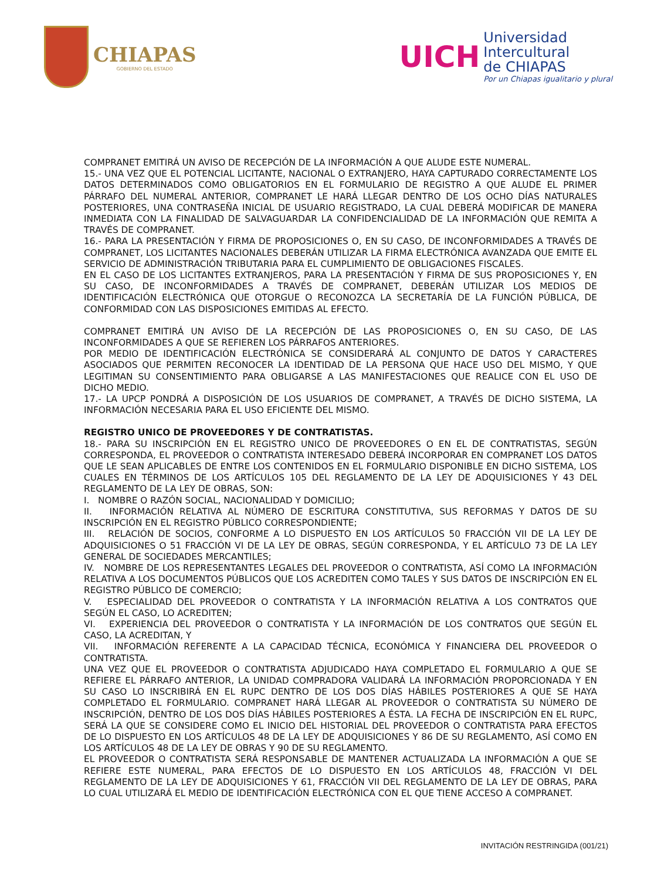CHIAPAS
GOBIERNO DEL ESTADO
UICH
Universidad
Intercultural
de CHIAPAS
Por un Chiapas igualitario y plural
COMPRANET EMITIRÁ UN AVISO DE RECEPCIÓN DE LA INFORMACIÓN A QUE ALUDE ESTE NUMERAL.
15.- UNA VEZ QUE EL POTENCIAL LICITANTE, NACIONAL O EXTRANJERO, HAYA CAPTURADO CORRECTAMENTE LOS DATOS DETERMINADOS COMO OBLIGATORIOS EN EL FORMULARIO DE REGISTRO A QUE ALUDE EL PRIMER PÁRRAFO DEL NUMERAL ANTERIOR, COMPRANET LE HARÁ LLEGAR DENTRO DE LOS OCHO DÍAS NATURALES POSTERIORES, UNA CONTRASEÑA INICIAL DE USUARIO REGISTRADO, LA CUAL DEBERÁ MODIFICAR DE MANERA INMEDIATA CON LA FINALIDAD DE SALVAGUARDAR LA CONFIDENCIALIDAD DE LA INFORMACIÓN QUE REMITA A TRAVÉS DE COMPRANET.
16.- PARA LA PRESENTACIÓN Y FIRMA DE PROPOSICIONES O, EN SU CASO, DE INCONFORMIDADES A TRAVÉS DE COMPRANET, LOS LICITANTES NACIONALES DEBERÁN UTILIZAR LA FIRMA ELECTRÓNICA AVANZADA QUE EMITE EL SERVICIO DE ADMINISTRACIÓN TRIBUTARIA PARA EL CUMPLIMIENTO DE OBLIGACIONES FISCALES.
EN EL CASO DE LOS LICITANTES EXTRANJEROS, PARA LA PRESENTACIÓN Y FIRMA DE SUS PROPOSICIONES Y, EN SU CASO, DE INCONFORMIDADES A TRAVÉS DE COMPRANET, DEBERÁN UTILIZAR LOS MEDIOS DE IDENTIFICACIÓN ELECTRÓNICA QUE OTORGUE O RECONOZCA LA SECRETARÍA DE LA FUNCIÓN PÚBLICA, DE CONFORMIDAD CON LAS DISPOSICIONES EMITIDAS AL EFECTO.
COMPRANET EMITIRÁ UN AVISO DE LA RECEPCIÓN DE LAS PROPOSICIONES O, EN SU CASO, DE LAS INCONFORMIDADES A QUE SE REFIEREN LOS PÁRRAFOS ANTERIORES.
POR MEDIO DE IDENTIFICACIÓN ELECTRÓNICA SE CONSIDERARÁ AL CONJUNTO DE DATOS Y CARACTERES ASOCIADOS QUE PERMITEN RECONOCER LA IDENTIDAD DE LA PERSONA QUE HACE USO DEL MISMO, Y QUE LEGITIMAN SU CONSENTIMIENTO PARA OBLIGARSE A LAS MANIFESTACIONES QUE REALICE CON EL USO DE DICHO MEDIO.
17.- LA UPCP PONDRÁ A DISPOSICIÓN DE LOS USUARIOS DE COMPRANET, A TRAVÉS DE DICHO SISTEMA, LA INFORMACIÓN NECESARIA PARA EL USO EFICIENTE DEL MISMO.
REGISTRO UNICO DE PROVEEDORES Y DE CONTRATISTAS.
18.- PARA SU INSCRIPCIÓN EN EL REGISTRO UNICO DE PROVEEDORES O EN EL DE CONTRATISTAS, SEGÚN CORRESPONDA, EL PROVEEDOR O CONTRATISTA INTERESADO DEBERÁ INCORPORAR EN COMPRANET LOS DATOS QUE LE SEAN APLICABLES DE ENTRE LOS CONTENIDOS EN EL FORMULARIO DISPONIBLE EN DICHO SISTEMA, LOS CUALES EN TÉRMINOS DE LOS ARTÍCULOS 105 DEL REGLAMENTO DE LA LEY DE ADQUISICIONES Y 43 DEL REGLAMENTO DE LA LEY DE OBRAS, SON:
I. NOMBRE O RAZÓN SOCIAL, NACIONALIDAD Y DOMICILIO;
II. INFORMACIÓN RELATIVA AL NÚMERO DE ESCRITURA CONSTITUTIVA, SUS REFORMAS Y DATOS DE SU INSCRIPCIÓN EN EL REGISTRO PÚBLICO CORRESPONDIENTE;
III. RELACIÓN DE SOCIOS, CONFORME A LO DISPUESTO EN LOS ARTÍCULOS 50 FRACCIÓN VII DE LA LEY DE ADQUISICIONES O 51 FRACCIÓN VI DE LA LEY DE OBRAS, SEGÚN CORRESPONDA, Y EL ARTÍCULO 73 DE LA LEY GENERAL DE SOCIEDADES MERCANTILES;
IV. NOMBRE DE LOS REPRESENTANTES LEGALES DEL PROVEEDOR O CONTRATISTA, ASÍ COMO LA INFORMACIÓN RELATIVA A LOS DOCUMENTOS PÚBLICOS QUE LOS ACREDITEN COMO TALES Y SUS DATOS DE INSCRIPCIÓN EN EL REGISTRO PÚBLICO DE COMERCIO;
V. ESPECIALIDAD DEL PROVEEDOR O CONTRATISTA Y LA INFORMACIÓN RELATIVA A LOS CONTRATOS QUE SEGÚN EL CASO, LO ACREDITEN;
VI. EXPERIENCIA DEL PROVEEDOR O CONTRATISTA Y LA INFORMACIÓN DE LOS CONTRATOS QUE SEGÚN EL CASO, LA ACREDITAN, Y
VII. INFORMACIÓN REFERENTE A LA CAPACIDAD TÉCNICA, ECONÓMICA Y FINANCIERA DEL PROVEEDOR O CONTRATISTA.
UNA VEZ QUE EL PROVEEDOR O CONTRATISTA ADJUDICADO HAYA COMPLETADO EL FORMULARIO A QUE SE REFIERE EL PÁRRAFO ANTERIOR, LA UNIDAD COMPRADORA VALIDARÁ LA INFORMACIÓN PROPORCIONADA Y EN SU CASO LO INSCRIBIRÁ EN EL RUPC DENTRO DE LOS DOS DÍAS HÁBILES POSTERIORES A QUE SE HAYA COMPLETADO EL FORMULARIO. COMPRANET HARÁ LLEGAR AL PROVEEDOR O CONTRATISTA SU NÚMERO DE INSCRIPCIÓN, DENTRO DE LOS DOS DÍAS HÁBILES POSTERIORES A ÉSTA. LA FECHA DE INSCRIPCIÓN EN EL RUPC, SERÁ LA QUE SE CONSIDERE COMO EL INICIO DEL HISTORIAL DEL PROVEEDOR O CONTRATISTA PARA EFECTOS DE LO DISPUESTO EN LOS ARTÍCULOS 48 DE LA LEY DE ADQUISICIONES Y 86 DE SU REGLAMENTO, ASÍ COMO EN LOS ARTÍCULOS 48 DE LA LEY DE OBRAS Y 90 DE SU REGLAMENTO.
EL PROVEEDOR O CONTRATISTA SERÁ RESPONSABLE DE MANTENER ACTUALIZADA LA INFORMACIÓN A QUE SE REFIERE ESTE NUMERAL, PARA EFECTOS DE LO DISPUESTO EN LOS ARTÍCULOS 48, FRACCIÓN VI DEL REGLAMENTO DE LA LEY DE ADQUISICIONES Y 61, FRACCIÓN VII DEL REGLAMENTO DE LA LEY DE OBRAS, PARA LO CUAL UTILIZARÁ EL MEDIO DE IDENTIFICACIÓN ELECTRÓNICA CON EL QUE TIENE ACCESO A COMPRANET.
INVITACIÓN RESTRINGIDA (001/21)